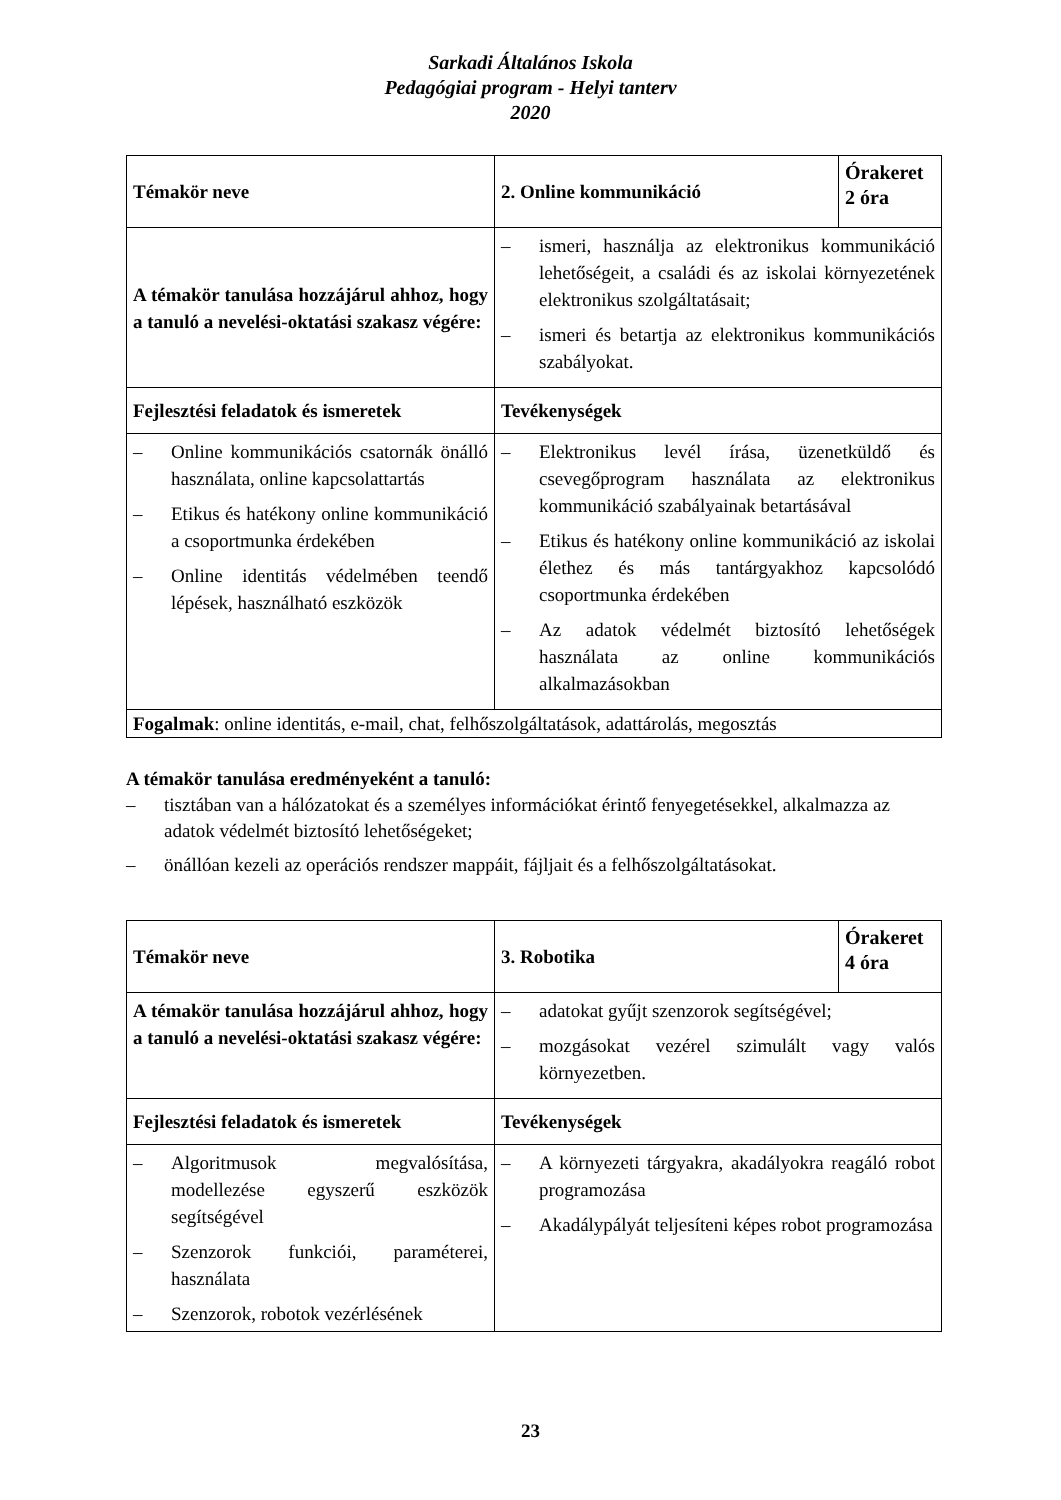Sarkadi Általános Iskola
Pedagógiai program - Helyi tanterv
2020
| Témakör neve | 2. Online kommunikáció | Órakeret 2 óra |
| A témakör tanulása hozzájárul ahhoz, hogy a tanuló a nevelési-oktatási szakasz végére: | – ismeri, használja az elektronikus kommunikáció lehetőségeit, a családi és az iskolai környezetének elektronikus szolgáltatásait; – ismeri és betartja az elektronikus kommunikációs szabályokat. | |
| Fejlesztési feladatok és ismeretek | Tevékenységek | |
| – Online kommunikációs csatornák önálló használata, online kapcsolattartás – Etikus és hatékony online kommunikáció a csoportmunka érdekében – Online identitás védelmében teendő lépések, használható eszközök | – Elektronikus levél írása, üzenetküldő és csevegőprogram használata az elektronikus kommunikáció szabályainak betartásával – Etikus és hatékony online kommunikáció az iskolai élethez és más tantárgyakhoz kapcsolódó csoportmunka érdekében – Az adatok védelmét biztosító lehetőségek használata az online kommunikációs alkalmazásokban | |
| Fogalmak : online identitás, e-mail, chat, felhőszolgáltatások, adattárolás, megosztás | | |
A témakör tanulása eredményeként a tanuló:
– tisztában van a hálózatokat és a személyes információkat érintő fenyegetésekkel, alkalmazza az adatok védelmét biztosító lehetőségeket;
– önállóan kezeli az operációs rendszer mappáit, fájljait és a felhőszolgáltatásokat.
| Témakör neve | 3. Robotika | Órakeret 4 óra |
| A témakör tanulása hozzájárul ahhoz, hogy a tanuló a nevelési-oktatási szakasz végére: | – adatokat gyűjt szenzorok segítségével; – mozgásokat vezérel szimulált vagy valós környezetben. | |
| Fejlesztési feladatok és ismeretek | Tevékenységek | |
| – Algoritmusok megvalósítása, modellezése egyszerű eszközök segítségével – Szenzorok funkciói, paraméterei, használata – Szenzorok, robotok vezérlésének | – A környezeti tárgyakra, akadályokra reagáló robot programozása – Akadálypályát teljesíteni képes robot programozása | |
23